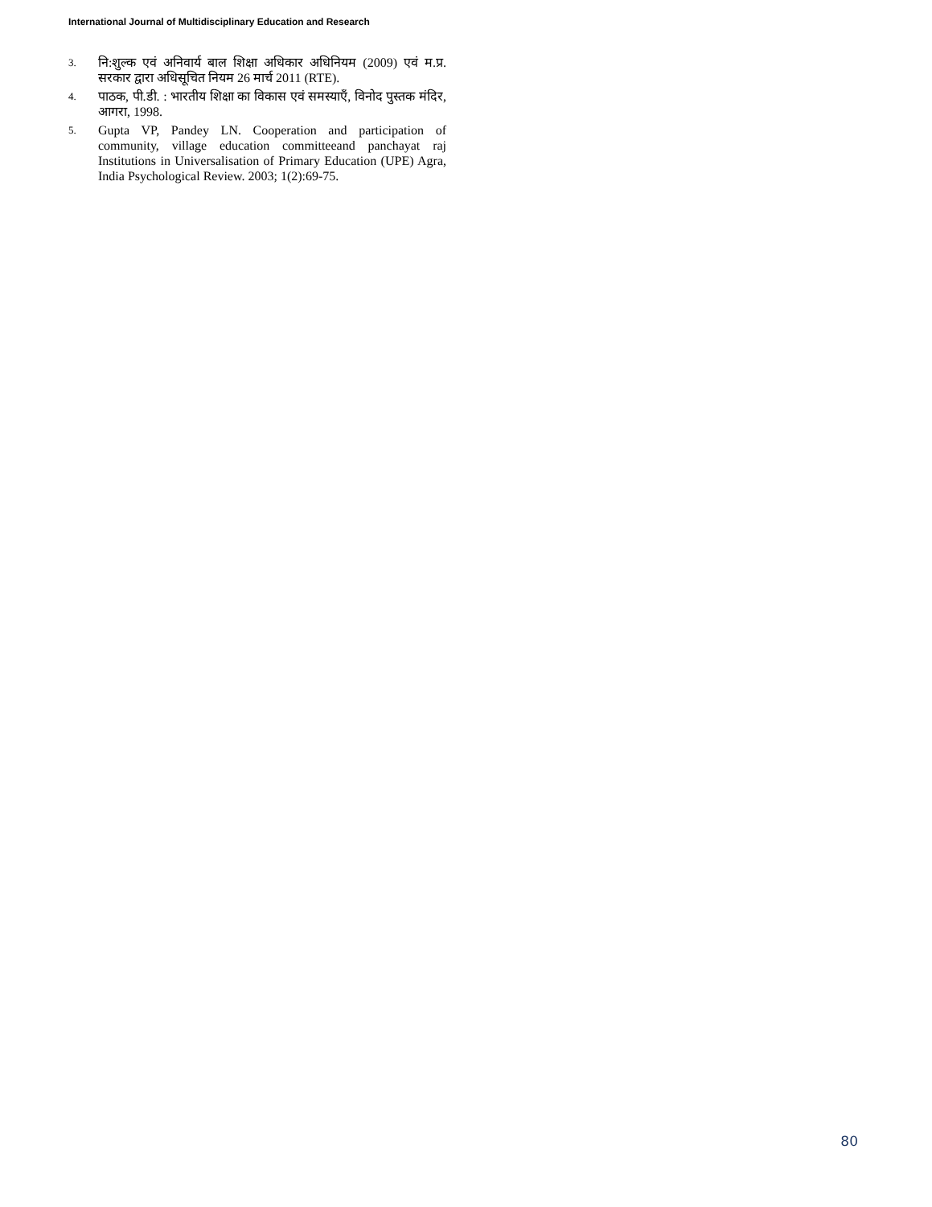International Journal of Multidisciplinary Education and Research
3.
नि:शुल्क एवं अनिवार्य बाल शिक्षा अधिकार अधिनियम (2009) एवं म.प्र. सरकार द्वारा अधिसूचित नियम 26 मार्च 2011 (RTE).
4.
पाठक, पी.डी. : भारतीय शिक्षा का विकास एवं समस्याएँ, विनोद पुस्तक मंदिर, आगरा, 1998.
5.
Gupta VP, Pandey LN. Cooperation and participation of community, village education committeeand panchayat raj Institutions in Universalisation of Primary Education (UPE) Agra, India Psychological Review. 2003; 1(2):69-75.
80